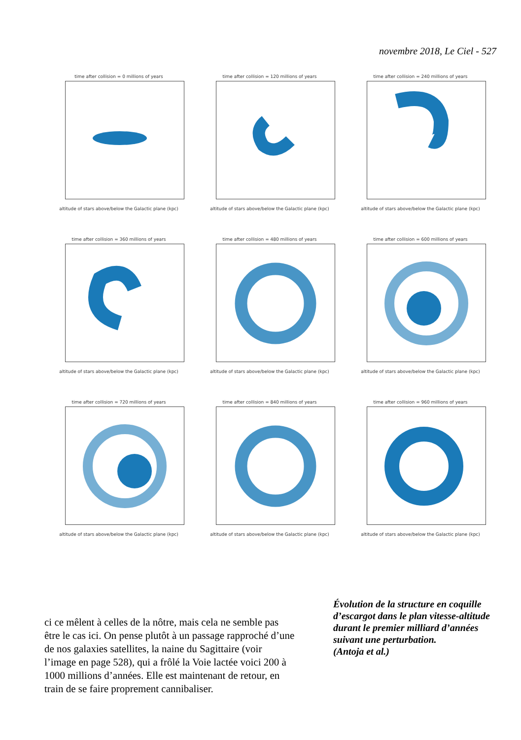novembre 2018, Le Ciel - 527
time after collision = 0 millions of years
altitude of stars above/below the Galactic plane (kpc)
time after collision = 120 millions of years
altitude of stars above/below the Galactic plane (kpc)
time after collision = 240 millions of years
altitude of stars above/below the Galactic plane (kpc)
time after collision = 360 millions of years
altitude of stars above/below the Galactic plane (kpc)
time after collision = 480 millions of years
altitude of stars above/below the Galactic plane (kpc)
time after collision = 600 millions of years
altitude of stars above/below the Galactic plane (kpc)
time after collision = 720 millions of years
altitude of stars above/below the Galactic plane (kpc)
time after collision = 840 millions of years
altitude of stars above/below the Galactic plane (kpc)
time after collision = 960 millions of years
altitude of stars above/below the Galactic plane (kpc)
ci ce mêlent à celles de la nôtre, mais cela ne semble pas être le cas ici. On pense plutôt à un passage rapproché d’une de nos galaxies satellites, la naine du Sagittaire (voir l’image en page 528), qui a frôlé la Voie lactée voici 200 à 1000 millions d’années. Elle est maintenant de retour, en train de se faire proprement cannibaliser.
Évolution de la structure en coquille d’escargot dans le plan vitesse-altitude durant le premier milliard d’années suivant une perturbation.
(Antoja et al.)